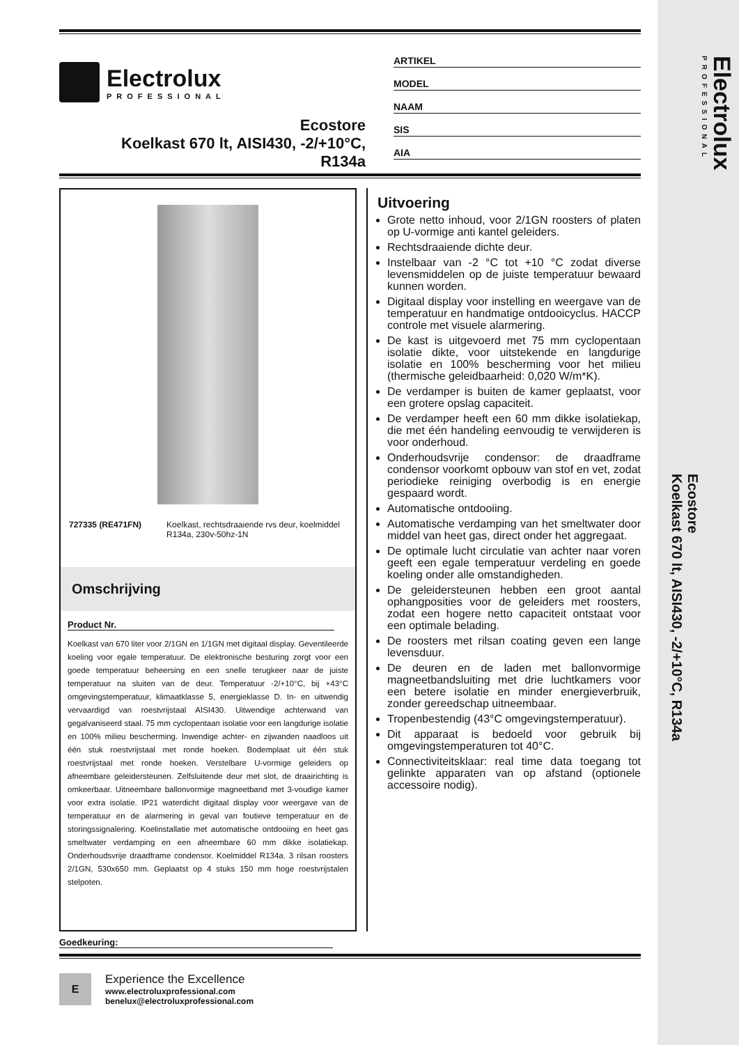Electrolux
PROFESSIONAL
Ecostore
Koelkast 670 lt, AISI430, -2/+10°C, R134a
Electrolux
PROFESSIONAL
Ecostore
Koelkast 670 lt, AISI430, -2/+10°C,
R134a
ARTIKEL
MODEL
NAAM
SIS
AIA
727335 (RE471FN) Koelkast, rechtsdraaiende rvs deur, koelmiddel R134a, 230v-50hz-1N
Omschrijving
Product Nr.
Koelkast van 670 liter voor 2/1GN en 1/1GN met digitaal display. Geventileerde koeling voor egale temperatuur. De elektronische besturing zorgt voor een goede temperatuur beheersing en een snelle terugkeer naar de juiste temperatuur na sluiten van de deur. Temperatuur -2/+10°C, bij +43°C omgevingstemperatuur, klimaatklasse 5, energieklasse D. In- en uitwendig vervaardigd van roestvrijstaal AISI430. Uitwendige achterwand van gegalvaniseerd staal. 75 mm cyclopentaan isolatie voor een langdurige isolatie en 100% milieu bescherming. Inwendige achter- en zijwanden naadloos uit één stuk roestvrijstaal met ronde hoeken. Bodemplaat uit één stuk roestvrijstaal met ronde hoeken. Verstelbare U-vormige geleiders op afneembare geleidersteunen. Zelfsluitende deur met slot, de draairichting is omkeerbaar. Uitneembare ballonvormige magneetband met 3-voudige kamer voor extra isolatie. IP21 waterdicht digitaal display voor weergave van de temperatuur en de alarmering in geval van foutieve temperatuur en de storingssignalering. Koelinstallatie met automatische ontdooiing en heet gas smeltwater verdamping en een afneembare 60 mm dikke isolatiekap. Onderhoudsvrije draadframe condensor. Koelmiddel R134a. 3 rilsan roosters 2/1GN, 530x650 mm. Geplaatst op 4 stuks 150 mm hoge roestvrijstalen stelpoten.
Uitvoering
Grote netto inhoud, voor 2/1GN roosters of platen op U-vormige anti kantel geleiders.
Rechtsdraaiende dichte deur.
Instelbaar van -2 °C tot +10 °C zodat diverse levensmiddelen op de juiste temperatuur bewaard kunnen worden.
Digitaal display voor instelling en weergave van de temperatuur en handmatige ontdooicyclus. HACCP controle met visuele alarmering.
De kast is uitgevoerd met 75 mm cyclopentaan isolatie dikte, voor uitstekende en langdurige isolatie en 100% bescherming voor het milieu (thermische geleidbaarheid: 0,020 W/m*K).
De verdamper is buiten de kamer geplaatst, voor een grotere opslag capaciteit.
De verdamper heeft een 60 mm dikke isolatiekap, die met één handeling eenvoudig te verwijderen is voor onderhoud.
Onderhoudsvrije condensor: de draadframe condensor voorkomt opbouw van stof en vet, zodat periodieke reiniging overbodig is en energie gespaard wordt.
Automatische ontdooiing.
Automatische verdamping van het smeltwater door middel van heet gas, direct onder het aggregaat.
De optimale lucht circulatie van achter naar voren geeft een egale temperatuur verdeling en goede koeling onder alle omstandigheden.
De geleidersteunen hebben een groot aantal ophangposities voor de geleiders met roosters, zodat een hogere netto capaciteit ontstaat voor een optimale belading.
De roosters met rilsan coating geven een lange levensduur.
De deuren en de laden met ballonvormige magneetbandsluiting met drie luchtkamers voor een betere isolatie en minder energieverbruik, zonder gereedschap uitneembaar.
Tropenbestendig (43°C omgevingstemperatuur).
Dit apparaat is bedoeld voor gebruik bij omgevingstemperaturen tot 40°C.
Connectiviteitsklaar: real time data toegang tot gelinkte apparaten van op afstand (optionele accessoire nodig).
Goedkeuring:
E
Experience the Excellence
www.electroluxprofessional.com
benelux@electroluxprofessional.com